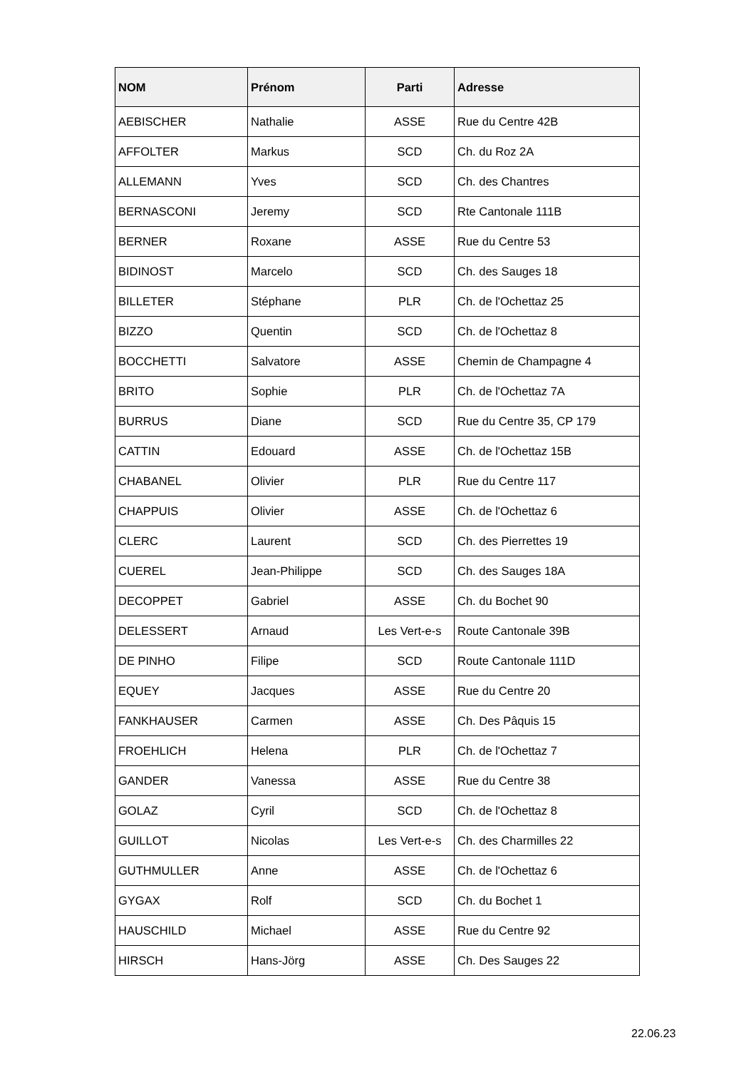| NOM | Prénom | Parti | Adresse |
| --- | --- | --- | --- |
| AEBISCHER | Nathalie | ASSE | Rue du Centre 42B |
| AFFOLTER | Markus | SCD | Ch. du Roz 2A |
| ALLEMANN | Yves | SCD | Ch. des Chantres |
| BERNASCONI | Jeremy | SCD | Rte Cantonale 111B |
| BERNER | Roxane | ASSE | Rue du Centre 53 |
| BIDINOST | Marcelo | SCD | Ch. des Sauges 18 |
| BILLETER | Stéphane | PLR | Ch. de l'Ochettaz 25 |
| BIZZO | Quentin | SCD | Ch. de l'Ochettaz 8 |
| BOCCHETTI | Salvatore | ASSE | Chemin de Champagne 4 |
| BRITO | Sophie | PLR | Ch. de l'Ochettaz 7A |
| BURRUS | Diane | SCD | Rue du Centre 35, CP 179 |
| CATTIN | Edouard | ASSE | Ch. de l'Ochettaz 15B |
| CHABANEL | Olivier | PLR | Rue du Centre 117 |
| CHAPPUIS | Olivier | ASSE | Ch. de l'Ochettaz 6 |
| CLERC | Laurent | SCD | Ch. des Pierrettes 19 |
| CUEREL | Jean-Philippe | SCD | Ch. des Sauges 18A |
| DECOPPET | Gabriel | ASSE | Ch. du Bochet 90 |
| DELESSERT | Arnaud | Les Vert-e-s | Route Cantonale 39B |
| DE PINHO | Filipe | SCD | Route Cantonale 111D |
| EQUEY | Jacques | ASSE | Rue du Centre 20 |
| FANKHAUSER | Carmen | ASSE | Ch. Des Pâquis 15 |
| FROEHLICH | Helena | PLR | Ch. de l'Ochettaz 7 |
| GANDER | Vanessa | ASSE | Rue du Centre 38 |
| GOLAZ | Cyril | SCD | Ch. de l'Ochettaz 8 |
| GUILLOT | Nicolas | Les Vert-e-s | Ch. des Charmilles 22 |
| GUTHMULLER | Anne | ASSE | Ch. de l'Ochettaz 6 |
| GYGAX | Rolf | SCD | Ch. du Bochet 1 |
| HAUSCHILD | Michael | ASSE | Rue du Centre 92 |
| HIRSCH | Hans-Jörg | ASSE | Ch. Des Sauges 22 |
22.06.23